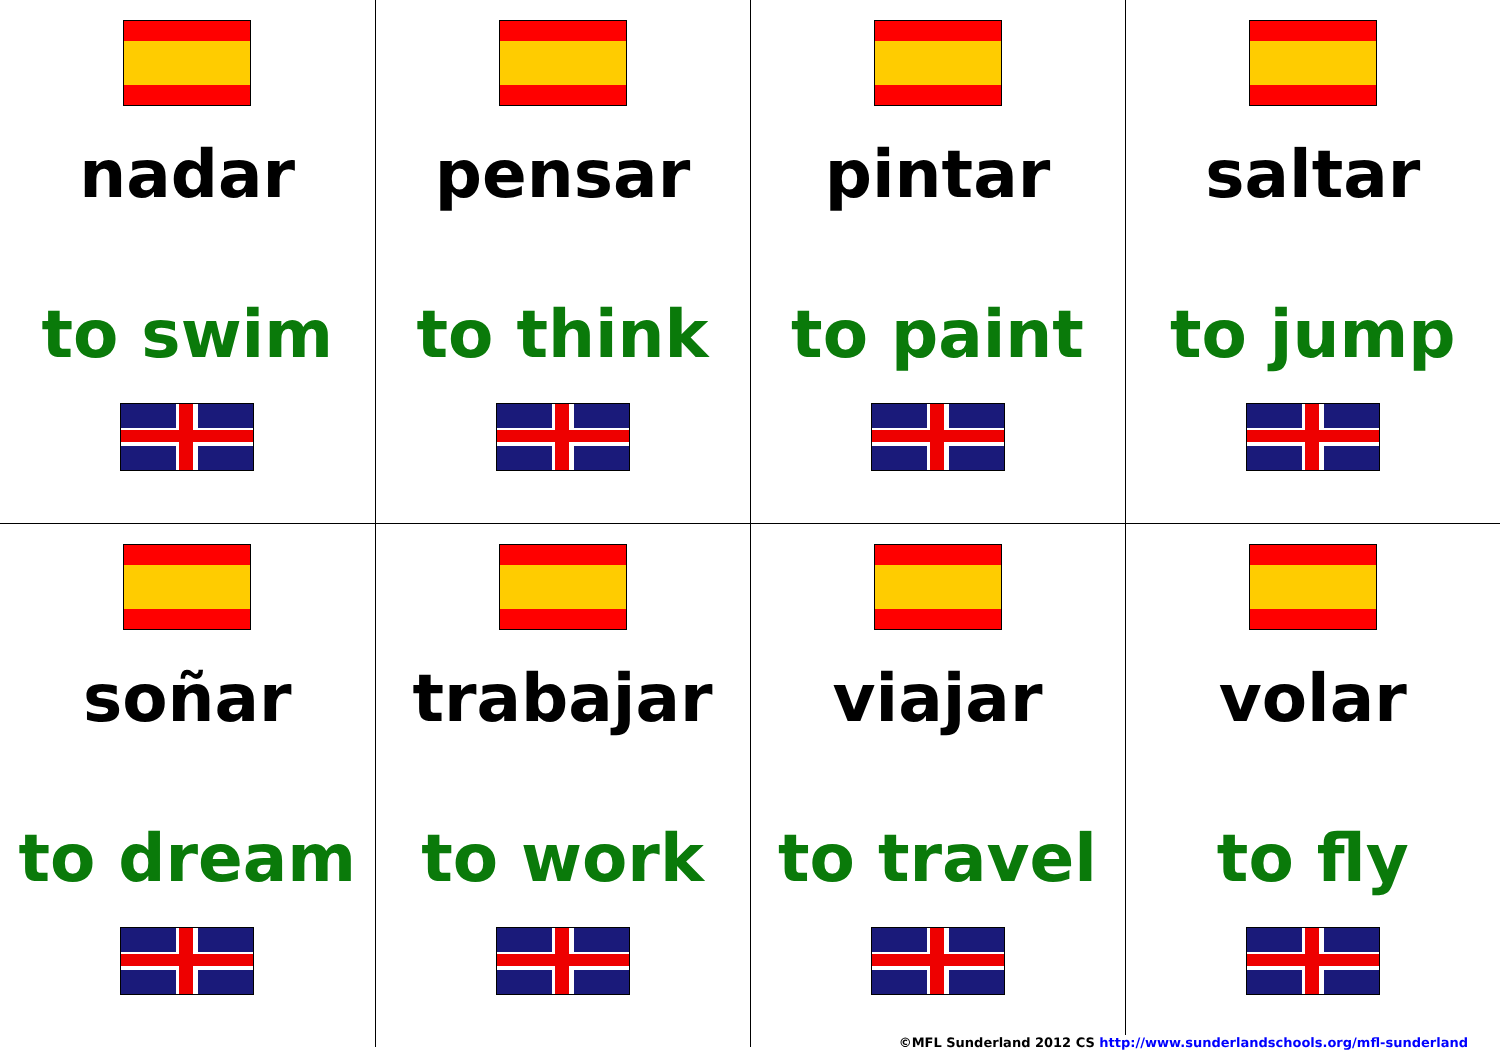| nadar to swim | pensar to think | pintar to paint | saltar to jump |
| soñar to dream | trabajar to work | viajar to travel | volar to fly |
©MFL Sunderland 2012 CS http://www.sunderlandschools.org/mfl-sunderland